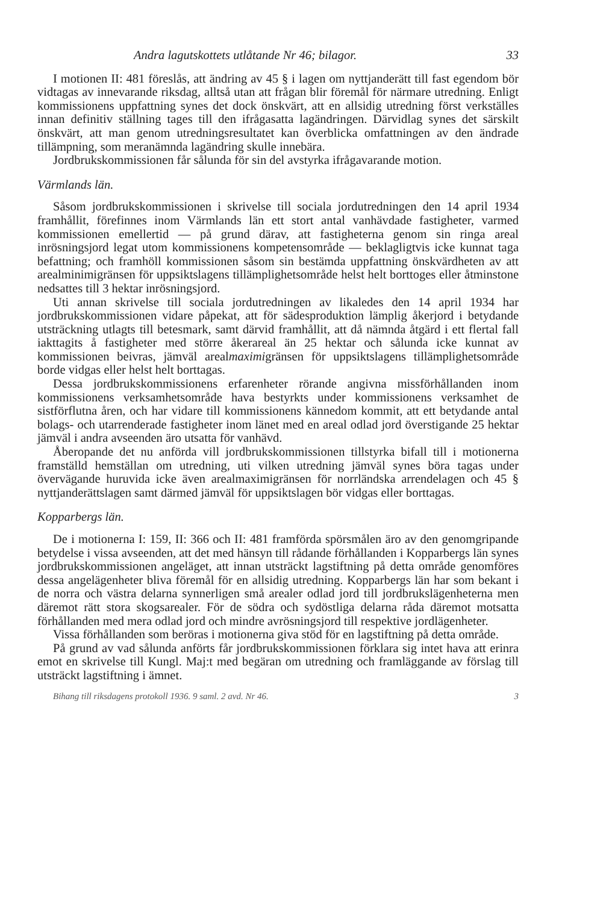Andra lagutskottets utlåtande Nr 46; bilagor. 33
I motionen II: 481 föreslås, att ändring av 45 § i lagen om nyttjanderätt till fast egendom bör vidtagas av innevarande riksdag, alltså utan att frågan blir föremål för närmare utredning. Enligt kommissionens uppfattning synes det dock önskvärt, att en allsidig utredning först verkställes innan definitiv ställning tages till den ifrågasatta lagändringen. Därvidlag synes det särskilt önskvärt, att man genom utredningsresultatet kan överblicka omfattningen av den ändrade tillämpning, som meranämnda lagändring skulle innebära.
Jordbrukskommissionen får sålunda för sin del avstyrka ifrågavarande motion.
Värmlands län.
Såsom jordbrukskommissionen i skrivelse till sociala jordutredningen den 14 april 1934 framhållit, förefinnes inom Värmlands län ett stort antal vanhävdade fastigheter, varmed kommissionen emellertid — på grund därav, att fastigheterna genom sin ringa areal inrösningsjord legat utom kommissionens kompetensområde — beklagligtvis icke kunnat taga befattning; och framhöll kommissionen såsom sin bestämda uppfattning önskvärdheten av att arealminimigränsen för uppsiktslagens tillämplighetsområde helst helt borttoges eller åtminstone nedsattes till 3 hektar inrösningsjord.
Uti annan skrivelse till sociala jordutredningen av likaledes den 14 april 1934 har jordbrukskommissionen vidare påpekat, att för sädesproduktion lämplig åkerjord i betydande utsträckning utlagts till betesmark, samt därvid framhållit, att då nämnda åtgärd i ett flertal fall iakttagits å fastigheter med större åkerareal än 25 hektar och sålunda icke kunnat av kommissionen beivras, jämväl arealmaximigränsen för uppsiktslagens tillämplighetsområde borde vidgas eller helst helt borttagas.
Dessa jordbrukskommissionens erfarenheter rörande angivna missförhållanden inom kommissionens verksamhetsområde hava bestyrkts under kommissionens verksamhet de sistförflutna åren, och har vidare till kommissionens kännedom kommit, att ett betydande antal bolags- och utarrenderade fastigheter inom länet med en areal odlad jord överstigande 25 hektar jämväl i andra avseenden äro utsatta för vanhävd.
Åberopande det nu anförda vill jordbrukskommissionen tillstyrka bifall till i motionerna framställd hemställan om utredning, uti vilken utredning jämväl synes böra tagas under övervägande huruvida icke även arealmaximigränsen för norrländska arrendelagen och 45 § nyttjanderättslagen samt därmed jämväl för uppsiktslagen bör vidgas eller borttagas.
Kopparbergs län.
De i motionerna I: 159, II: 366 och II: 481 framförda spörsmålen äro av den genomgripande betydelse i vissa avseenden, att det med hänsyn till rådande förhållanden i Kopparbergs län synes jordbrukskommissionen angeläget, att innan utsträckt lagstiftning på detta område genomföres dessa angelägenheter bliva föremål för en allsidig utredning. Kopparbergs län har som bekant i de norra och västra delarna synnerligen små arealer odlad jord till jordbrukslägenheterna men däremot rätt stora skogsarealer. För de södra och sydöstliga delarna råda däremot motsatta förhållanden med mera odlad jord och mindre avrösningsjord till respektive jordlägenheter.
Vissa förhållanden som beröras i motionerna giva stöd för en lagstiftning på detta område.
På grund av vad sålunda anförts får jordbrukskommissionen förklara sig intet hava att erinra emot en skrivelse till Kungl. Maj:t med begäran om utredning och framläggande av förslag till utsträckt lagstiftning i ämnet.
Bihang till riksdagens protokoll 1936. 9 saml. 2 avd. Nr 46. 3